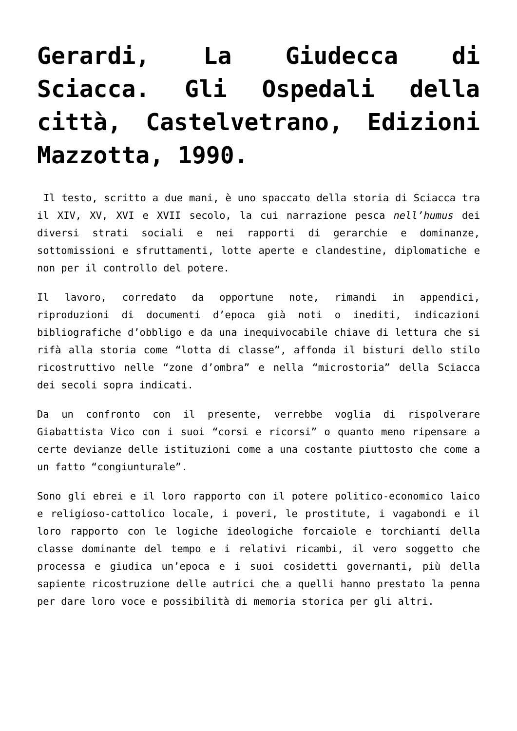Gerardi, La Giudecca di Sciacca. Gli Ospedali della città, Castelvetrano, Edizioni Mazzotta, 1990.
Il testo, scritto a due mani, è uno spaccato della storia di Sciacca tra il XIV, XV, XVI e XVII secolo, la cui narrazione pesca nell’humus dei diversi strati sociali e nei rapporti di gerarchie e dominanze, sottomissioni e sfruttamenti, lotte aperte e clandestine, diplomatiche e non per il controllo del potere.
Il lavoro, corredato da opportune note, rimandi in appendici, riproduzioni di documenti d’epoca già noti o inediti, indicazioni bibliografiche d’obbligo e da una inequivocabile chiave di lettura che si rifà alla storia come “lotta di classe”, affonda il bisturi dello stilo ricostruttivo nelle “zone d’ombra” e nella “microstoria” della Sciacca dei secoli sopra indicati.
Da un confronto con il presente, verrebbe voglia di rispolverare Giabattista Vico con i suoi “corsi e ricorsi” o quanto meno ripensare a certe devianze delle istituzioni come a una costante piuttosto che come a un fatto “congiunturale”.
Sono gli ebrei e il loro rapporto con il potere politico-economico laico e religioso-cattolico locale, i poveri, le prostitute, i vagabondi e il loro rapporto con le logiche ideologiche forcaiole e torchianti della classe dominante del tempo e i relativi ricambi, il vero soggetto che processa e giudica un’epoca e i suoi cosidetti governanti, più della sapiente ricostruzione delle autrici che a quelli hanno prestato la penna per dare loro voce e possibilità di memoria storica per gli altri.